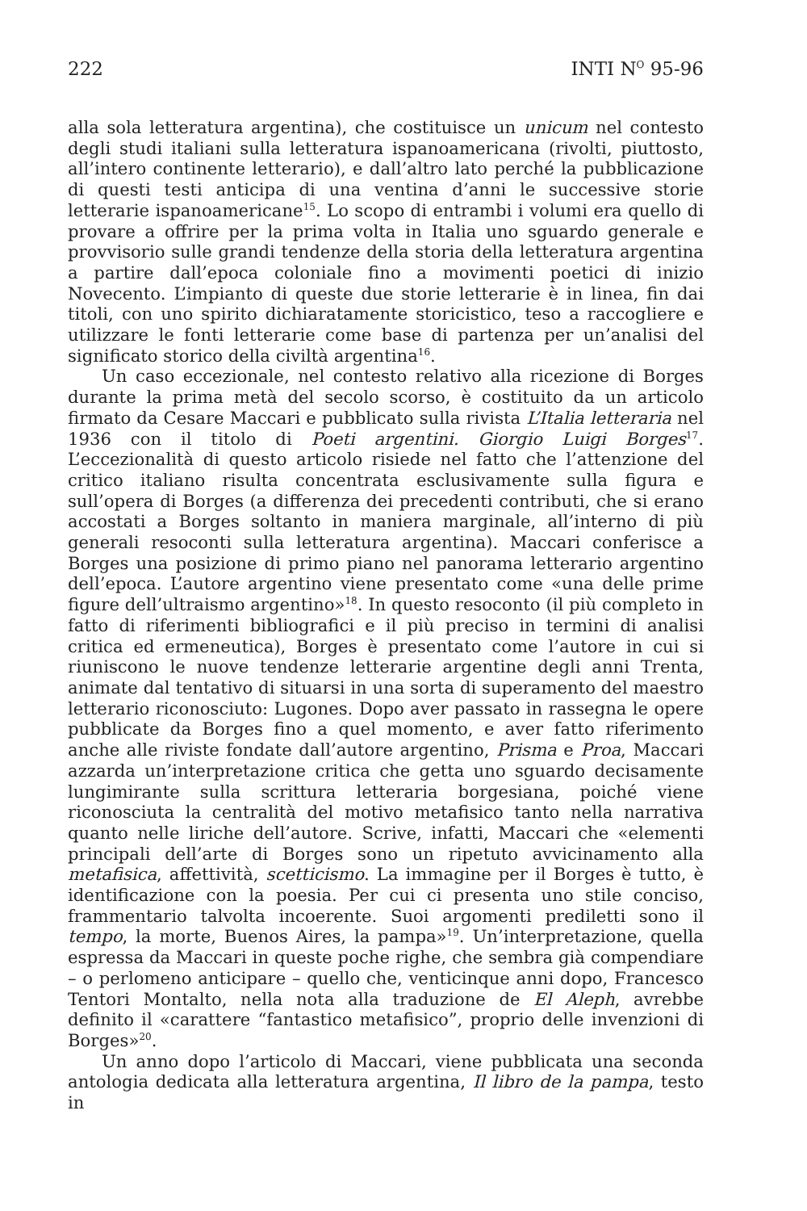222 INTI N<sup>O</sup> 95-96
alla sola letteratura argentina), che costituisce un unicum nel contesto degli studi italiani sulla letteratura ispanoamericana (rivolti, piuttosto, all’intero continente letterario), e dall’altro lato perché la pubblicazione di questi testi anticipa di una ventina d’anni le successive storie letterarie ispanoamericane<sup>15</sup>. Lo scopo di entrambi i volumi era quello di provare a offrire per la prima volta in Italia uno sguardo generale e provvisorio sulle grandi tendenze della storia della letteratura argentina a partire dall’epoca coloniale fino a movimenti poetici di inizio Novecento. L’impianto di queste due storie letterarie è in linea, fin dai titoli, con uno spirito dichiaratamente storicistico, teso a raccogliere e utilizzare le fonti letterarie come base di partenza per un’analisi del significato storico della civiltà argentina<sup>16</sup>.
Un caso eccezionale, nel contesto relativo alla ricezione di Borges durante la prima metà del secolo scorso, è costituito da un articolo firmato da Cesare Maccari e pubblicato sulla rivista L’Italia letteraria nel 1936 con il titolo di Poeti argentini. Giorgio Luigi Borges<sup>17</sup>. L’eccezionalità di questo articolo risiede nel fatto che l’attenzione del critico italiano risulta concentrata esclusivamente sulla figura e sull’opera di Borges (a differenza dei precedenti contributi, che si erano accostati a Borges soltanto in maniera marginale, all’interno di più generali resoconti sulla letteratura argentina). Maccari conferisce a Borges una posizione di primo piano nel panorama letterario argentino dell’epoca. L’autore argentino viene presentato come «una delle prime figure dell’ultraismo argentino»<sup>18</sup>. In questo resoconto (il più completo in fatto di riferimenti bibliografici e il più preciso in termini di analisi critica ed ermeneutica), Borges è presentato come l’autore in cui si riuniscono le nuove tendenze letterarie argentine degli anni Trenta, animate dal tentativo di situarsi in una sorta di superamento del maestro letterario riconosciuto: Lugones. Dopo aver passato in rassegna le opere pubblicate da Borges fino a quel momento, e aver fatto riferimento anche alle riviste fondate dall’autore argentino, Prisma e Proa, Maccari azzarda un’interpretazione critica che getta uno sguardo decisamente lungimirante sulla scrittura letteraria borgesiana, poiché viene riconosciuta la centralità del motivo metafisico tanto nella narrativa quanto nelle liriche dell’autore. Scrive, infatti, Maccari che «elementi principali dell’arte di Borges sono un ripetuto avvicinamento alla metafisica, affettività, scetticismo. La immagine per il Borges è tutto, è identificazione con la poesia. Per cui ci presenta uno stile conciso, frammentario talvolta incoerente. Suoi argomenti prediletti sono il tempo, la morte, Buenos Aires, la pampa»<sup>19</sup>. Un’interpretazione, quella espressa da Maccari in queste poche righe, che sembra già compendiare – o perlomeno anticipare – quello che, venticinque anni dopo, Francesco Tentori Montalto, nella nota alla traduzione de El Aleph, avrebbe definito il «carattere “fantastico metafisico”, proprio delle invenzioni di Borges»<sup>20</sup>.
Un anno dopo l’articolo di Maccari, viene pubblicata una seconda antologia dedicata alla letteratura argentina, Il libro de la pampa, testo in